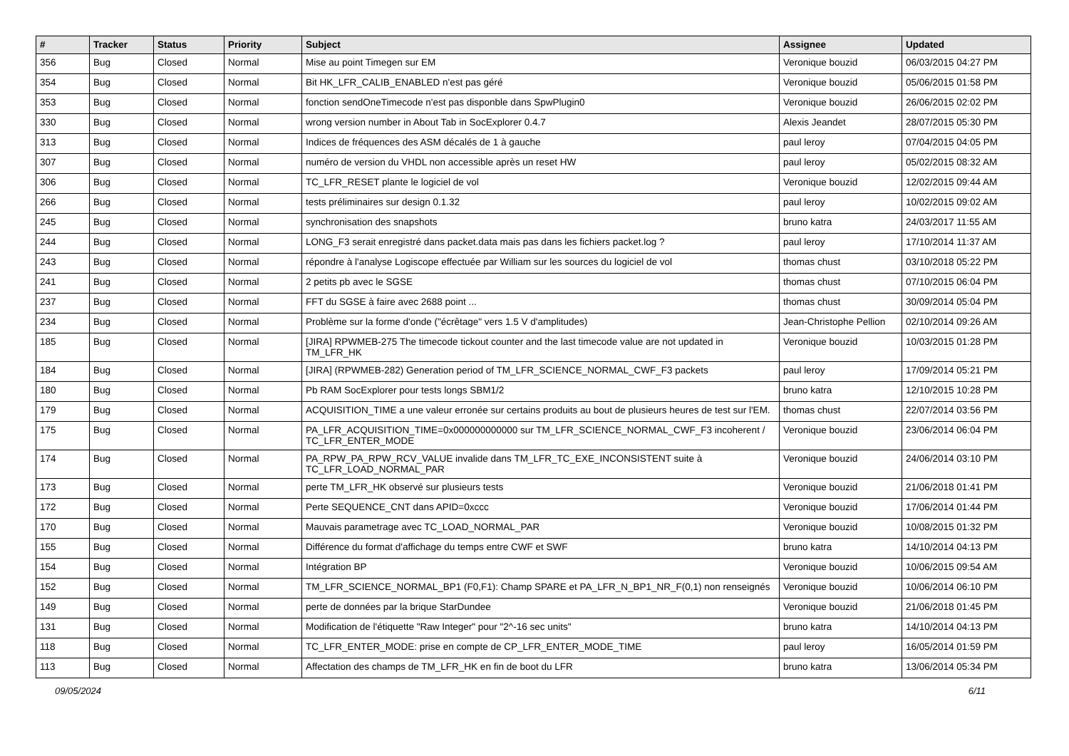| # | Tracker | Status | Priority | Subject | Assignee | Updated |
| --- | --- | --- | --- | --- | --- | --- |
| 356 | Bug | Closed | Normal | Mise au point Timegen sur EM | Veronique bouzid | 06/03/2015 04:27 PM |
| 354 | Bug | Closed | Normal | Bit HK_LFR_CALIB_ENABLED n'est pas géré | Veronique bouzid | 05/06/2015 01:58 PM |
| 353 | Bug | Closed | Normal | fonction sendOneTimecode n'est pas disponble dans SpwPlugin0 | Veronique bouzid | 26/06/2015 02:02 PM |
| 330 | Bug | Closed | Normal | wrong version number in About Tab in SocExplorer 0.4.7 | Alexis Jeandet | 28/07/2015 05:30 PM |
| 313 | Bug | Closed | Normal | Indices de fréquences des ASM décalés de 1 à gauche | paul leroy | 07/04/2015 04:05 PM |
| 307 | Bug | Closed | Normal | numéro de version du VHDL non accessible après un reset HW | paul leroy | 05/02/2015 08:32 AM |
| 306 | Bug | Closed | Normal | TC_LFR_RESET plante le logiciel de vol | Veronique bouzid | 12/02/2015 09:44 AM |
| 266 | Bug | Closed | Normal | tests préliminaires sur design 0.1.32 | paul leroy | 10/02/2015 09:02 AM |
| 245 | Bug | Closed | Normal | synchronisation des snapshots | bruno katra | 24/03/2017 11:55 AM |
| 244 | Bug | Closed | Normal | LONG_F3 serait enregistré dans packet.data mais pas dans les fichiers packet.log ? | paul leroy | 17/10/2014 11:37 AM |
| 243 | Bug | Closed | Normal | répondre à l'analyse Logiscope effectuée par William sur les sources du logiciel de vol | thomas chust | 03/10/2018 05:22 PM |
| 241 | Bug | Closed | Normal | 2 petits pb avec le SGSE | thomas chust | 07/10/2015 06:04 PM |
| 237 | Bug | Closed | Normal | FFT du SGSE à faire avec 2688 point ... | thomas chust | 30/09/2014 05:04 PM |
| 234 | Bug | Closed | Normal | Problème sur la forme d'onde ("écrêtage" vers 1.5 V d'amplitudes) | Jean-Christophe Pellion | 02/10/2014 09:26 AM |
| 185 | Bug | Closed | Normal | [JIRA] RPWMEB-275 The timecode tickout counter and the last timecode value are not updated in TM_LFR_HK | Veronique bouzid | 10/03/2015 01:28 PM |
| 184 | Bug | Closed | Normal | [JIRA] (RPWMEB-282) Generation period of TM_LFR_SCIENCE_NORMAL_CWF_F3 packets | paul leroy | 17/09/2014 05:21 PM |
| 180 | Bug | Closed | Normal | Pb RAM SocExplorer pour tests longs SBM1/2 | bruno katra | 12/10/2015 10:28 PM |
| 179 | Bug | Closed | Normal | ACQUISITION_TIME a une valeur erronée sur certains produits au bout de plusieurs heures de test sur l'EM. | thomas chust | 22/07/2014 03:56 PM |
| 175 | Bug | Closed | Normal | PA_LFR_ACQUISITION_TIME=0x000000000000 sur TM_LFR_SCIENCE_NORMAL_CWF_F3 incoherent / TC_LFR_ENTER_MODE | Veronique bouzid | 23/06/2014 06:04 PM |
| 174 | Bug | Closed | Normal | PA_RPW_PA_RPW_RCV_VALUE invalide dans TM_LFR_TC_EXE_INCONSISTENT suite à TC_LFR_LOAD_NORMAL_PAR | Veronique bouzid | 24/06/2014 03:10 PM |
| 173 | Bug | Closed | Normal | perte TM_LFR_HK observé sur plusieurs tests | Veronique bouzid | 21/06/2018 01:41 PM |
| 172 | Bug | Closed | Normal | Perte SEQUENCE_CNT dans APID=0xccc | Veronique bouzid | 17/06/2014 01:44 PM |
| 170 | Bug | Closed | Normal | Mauvais parametrage avec TC_LOAD_NORMAL_PAR | Veronique bouzid | 10/08/2015 01:32 PM |
| 155 | Bug | Closed | Normal | Différence du format d'affichage du temps entre CWF et SWF | bruno katra | 14/10/2014 04:13 PM |
| 154 | Bug | Closed | Normal | Intégration BP | Veronique bouzid | 10/06/2015 09:54 AM |
| 152 | Bug | Closed | Normal | TM_LFR_SCIENCE_NORMAL_BP1 (F0,F1): Champ SPARE et PA_LFR_N_BP1_NR_F(0,1) non renseignés | Veronique bouzid | 10/06/2014 06:10 PM |
| 149 | Bug | Closed | Normal | perte de données par la brique StarDundee | Veronique bouzid | 21/06/2018 01:45 PM |
| 131 | Bug | Closed | Normal | Modification de l'étiquette "Raw Integer" pour "2^-16 sec units" | bruno katra | 14/10/2014 04:13 PM |
| 118 | Bug | Closed | Normal | TC_LFR_ENTER_MODE: prise en compte de CP_LFR_ENTER_MODE_TIME | paul leroy | 16/05/2014 01:59 PM |
| 113 | Bug | Closed | Normal | Affectation des champs de TM_LFR_HK en fin de boot du LFR | bruno katra | 13/06/2014 05:34 PM |
09/05/2024 6/11